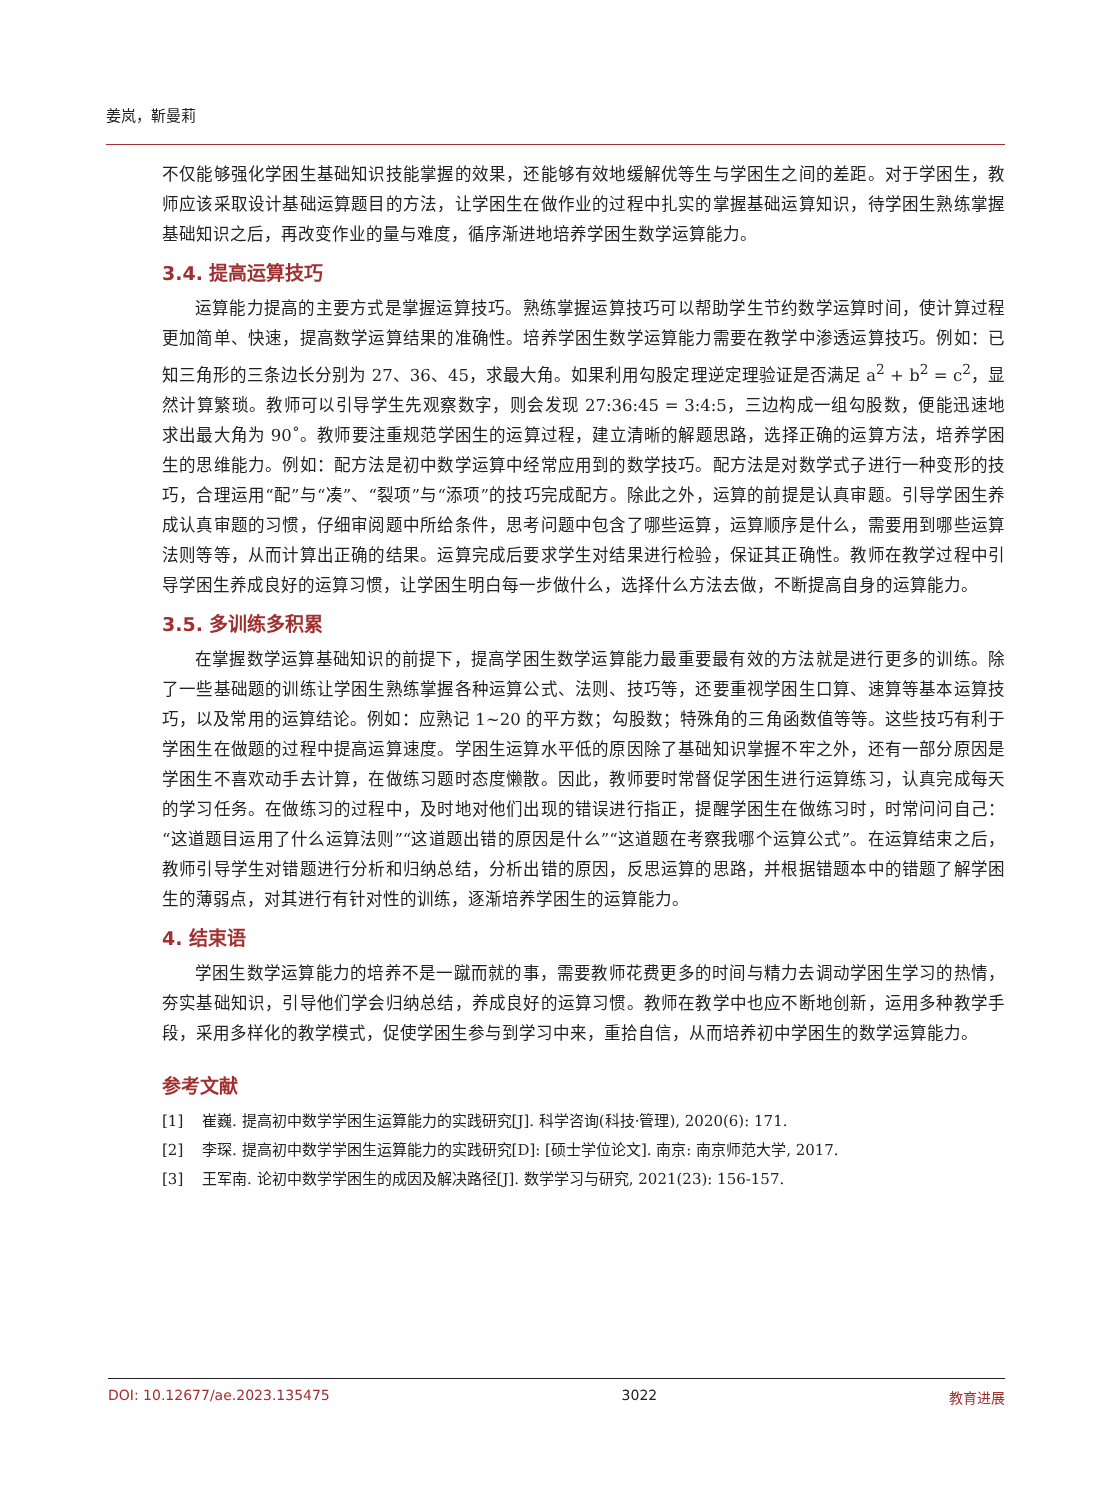姜岚，靳曼莉
不仅能够强化学困生基础知识技能掌握的效果，还能够有效地缓解优等生与学困生之间的差距。对于学困生，教师应该采取设计基础运算题目的方法，让学困生在做作业的过程中扎实的掌握基础运算知识，待学困生熟练掌握基础知识之后，再改变作业的量与难度，循序渐进地培养学困生数学运算能力。
3.4. 提高运算技巧
运算能力提高的主要方式是掌握运算技巧。熟练掌握运算技巧可以帮助学生节约数学运算时间，使计算过程更加简单、快速，提高数学运算结果的准确性。培养学困生数学运算能力需要在教学中渗透运算技巧。例如：已知三角形的三条边长分别为 27、36、45，求最大角。如果利用勾股定理逆定理验证是否满足 a<sup>2</sup> + b<sup>2</sup> = c<sup>2</sup>，显然计算繁琐。教师可以引导学生先观察数字，则会发现 27:36:45 = 3:4:5，三边构成一组勾股数，便能迅速地求出最大角为 90˚。教师要注重规范学困生的运算过程，建立清晰的解题思路，选择正确的运算方法，培养学困生的思维能力。例如：配方法是初中数学运算中经常应用到的数学技巧。配方法是对数学式子进行一种变形的技巧，合理运用“配”与“凑”、“裂项”与“添项”的技巧完成配方。除此之外，运算的前提是认真审题。引导学困生养成认真审题的习惯，仔细审阅题中所给条件，思考问题中包含了哪些运算，运算顺序是什么，需要用到哪些运算法则等等，从而计算出正确的结果。运算完成后要求学生对结果进行检验，保证其正确性。教师在教学过程中引导学困生养成良好的运算习惯，让学困生明白每一步做什么，选择什么方法去做，不断提高自身的运算能力。
3.5. 多训练多积累
在掌握数学运算基础知识的前提下，提高学困生数学运算能力最重要最有效的方法就是进行更多的训练。除了一些基础题的训练让学困生熟练掌握各种运算公式、法则、技巧等，还要重视学困生口算、速算等基本运算技巧，以及常用的运算结论。例如：应熟记 1~20 的平方数；勾股数；特殊角的三角函数值等等。这些技巧有利于学困生在做题的过程中提高运算速度。学困生运算水平低的原因除了基础知识掌握不牢之外，还有一部分原因是学困生不喜欢动手去计算，在做练习题时态度懒散。因此，教师要时常督促学困生进行运算练习，认真完成每天的学习任务。在做练习的过程中，及时地对他们出现的错误进行指正，提醒学困生在做练习时，时常问问自己：“这道题目运用了什么运算法则”“这道题出错的原因是什么”“这道题在考察我哪个运算公式”。在运算结束之后，教师引导学生对错题进行分析和归纳总结，分析出错的原因，反思运算的思路，并根据错题本中的错题了解学困生的薄弱点，对其进行有针对性的训练，逐渐培养学困生的运算能力。
4. 结束语
学困生数学运算能力的培养不是一蹴而就的事，需要教师花费更多的时间与精力去调动学困生学习的热情，夯实基础知识，引导他们学会归纳总结，养成良好的运算习惯。教师在教学中也应不断地创新，运用多种教学手段，采用多样化的教学模式，促使学困生参与到学习中来，重拾自信，从而培养初中学困生的数学运算能力。
参考文献
[1] 崔巍. 提高初中数学学困生运算能力的实践研究[J]. 科学咨询(科技·管理), 2020(6): 171.
[2] 李琛. 提高初中数学学困生运算能力的实践研究[D]: [硕士学位论文]. 南京: 南京师范大学, 2017.
[3] 王军南. 论初中数学学困生的成因及解决路径[J]. 数学学习与研究, 2021(23): 156-157.
DOI: 10.12677/ae.2023.135475 3022 教育进展